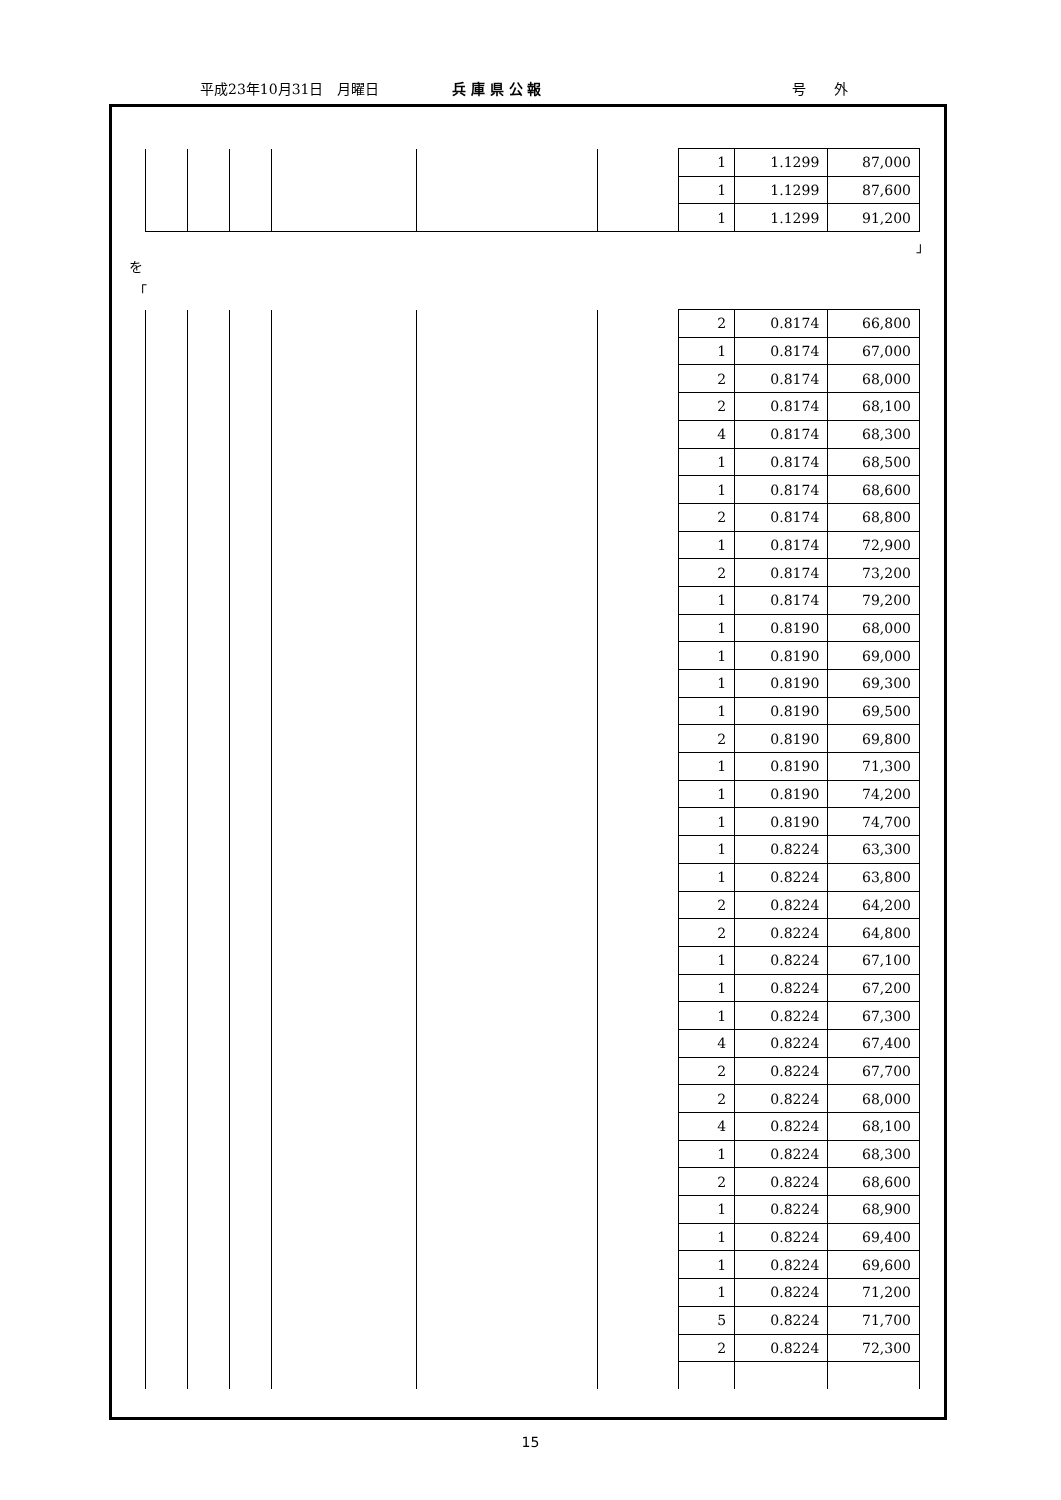平成23年10月31日　月曜日 兵 庫 県 公 報 号　　外
| | | | | | | 1 | 1.1299 | 87,000 |
| | | | | | | 1 | 1.1299 | 87,600 |
| | | | | | | 1 | 1.1299 | 91,200 |
」
を
「
| | | | | | | 2 | 0.8174 | 66,800 |
| | | | | | | 1 | 0.8174 | 67,000 |
| | | | | | | 2 | 0.8174 | 68,000 |
| | | | | | | 2 | 0.8174 | 68,100 |
| | | | | | | 4 | 0.8174 | 68,300 |
| | | | | | | 1 | 0.8174 | 68,500 |
| | | | | | | 1 | 0.8174 | 68,600 |
| | | | | | | 2 | 0.8174 | 68,800 |
| | | | | | | 1 | 0.8174 | 72,900 |
| | | | | | | 2 | 0.8174 | 73,200 |
| | | | | | | 1 | 0.8174 | 79,200 |
| | | | | | | 1 | 0.8190 | 68,000 |
| | | | | | | 1 | 0.8190 | 69,000 |
| | | | | | | 1 | 0.8190 | 69,300 |
| | | | | | | 1 | 0.8190 | 69,500 |
| | | | | | | 2 | 0.8190 | 69,800 |
| | | | | | | 1 | 0.8190 | 71,300 |
| | | | | | | 1 | 0.8190 | 74,200 |
| | | | | | | 1 | 0.8190 | 74,700 |
| | | | | | | 1 | 0.8224 | 63,300 |
| | | | | | | 1 | 0.8224 | 63,800 |
| | | | | | | 2 | 0.8224 | 64,200 |
| | | | | | | 2 | 0.8224 | 64,800 |
| | | | | | | 1 | 0.8224 | 67,100 |
| | | | | | | 1 | 0.8224 | 67,200 |
| | | | | | | 1 | 0.8224 | 67,300 |
| | | | | | | 4 | 0.8224 | 67,400 |
| | | | | | | 2 | 0.8224 | 67,700 |
| | | | | | | 2 | 0.8224 | 68,000 |
| | | | | | | 4 | 0.8224 | 68,100 |
| | | | | | | 1 | 0.8224 | 68,300 |
| | | | | | | 2 | 0.8224 | 68,600 |
| | | | | | | 1 | 0.8224 | 68,900 |
| | | | | | | 1 | 0.8224 | 69,400 |
| | | | | | | 1 | 0.8224 | 69,600 |
| | | | | | | 1 | 0.8224 | 71,200 |
| | | | | | | 5 | 0.8224 | 71,700 |
| | | | | | | 2 | 0.8224 | 72,300 |
15